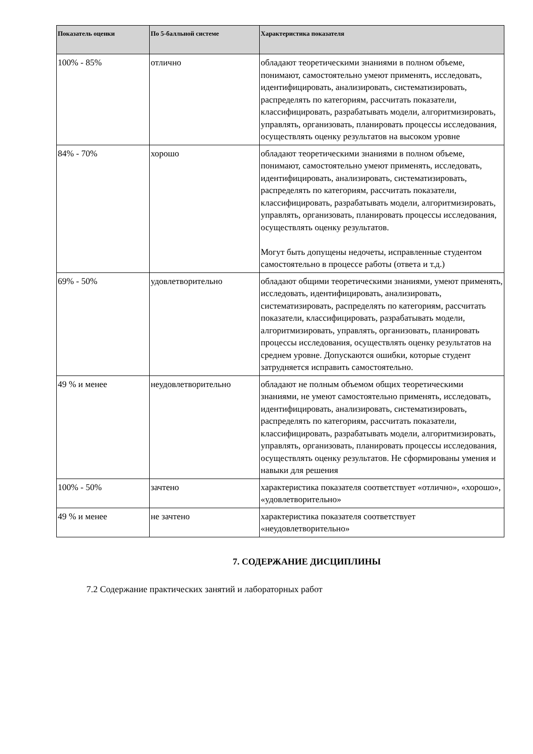| Показатель оценки | По 5-балльной системе | Характеристика показателя |
| --- | --- | --- |
| 100% - 85% | отлично | обладают теоретическими знаниями в полном объеме, понимают, самостоятельно умеют применять, исследовать, идентифицировать, анализировать, систематизировать, распределять по категориям, рассчитать показатели, классифицировать, разрабатывать модели, алгоритмизировать, управлять, организовать, планировать процессы исследования, осуществлять оценку результатов на высоком уровне |
| 84% - 70% | хорошо | обладают теоретическими знаниями в полном объеме, понимают, самостоятельно умеют применять, исследовать, идентифицировать, анализировать, систематизировать, распределять по категориям, рассчитать показатели, классифицировать, разрабатывать модели, алгоритмизировать, управлять, организовать, планировать процессы исследования, осуществлять оценку результатов. Могут быть допущены недочеты, исправленные студентом самостоятельно в процессе работы (ответа и т.д.) |
| 69% - 50% | удовлетворительно | обладают общими теоретическими знаниями, умеют применять, исследовать, идентифицировать, анализировать, систематизировать, распределять по категориям, рассчитать показатели, классифицировать, разрабатывать модели, алгоритмизировать, управлять, организовать, планировать процессы исследования, осуществлять оценку результатов на среднем уровне. Допускаются ошибки, которые студент затрудняется исправить самостоятельно. |
| 49 % и менее | неудовлетворительно | обладают не полным объемом общих теоретическими знаниями, не умеют самостоятельно применять, исследовать, идентифицировать, анализировать, систематизировать, распределять по категориям, рассчитать показатели, классифицировать, разрабатывать модели, алгоритмизировать, управлять, организовать, планировать процессы исследования, осуществлять оценку результатов. Не сформированы умения и навыки для решения |
| 100% - 50% | зачтено | характеристика показателя соответствует «отлично», «хорошо», «удовлетворительно» |
| 49 % и менее | не зачтено | характеристика показателя соответствует «неудовлетворительно» |
7. СОДЕРЖАНИЕ ДИСЦИПЛИНЫ
7.2 Содержание практических занятий и лабораторных работ